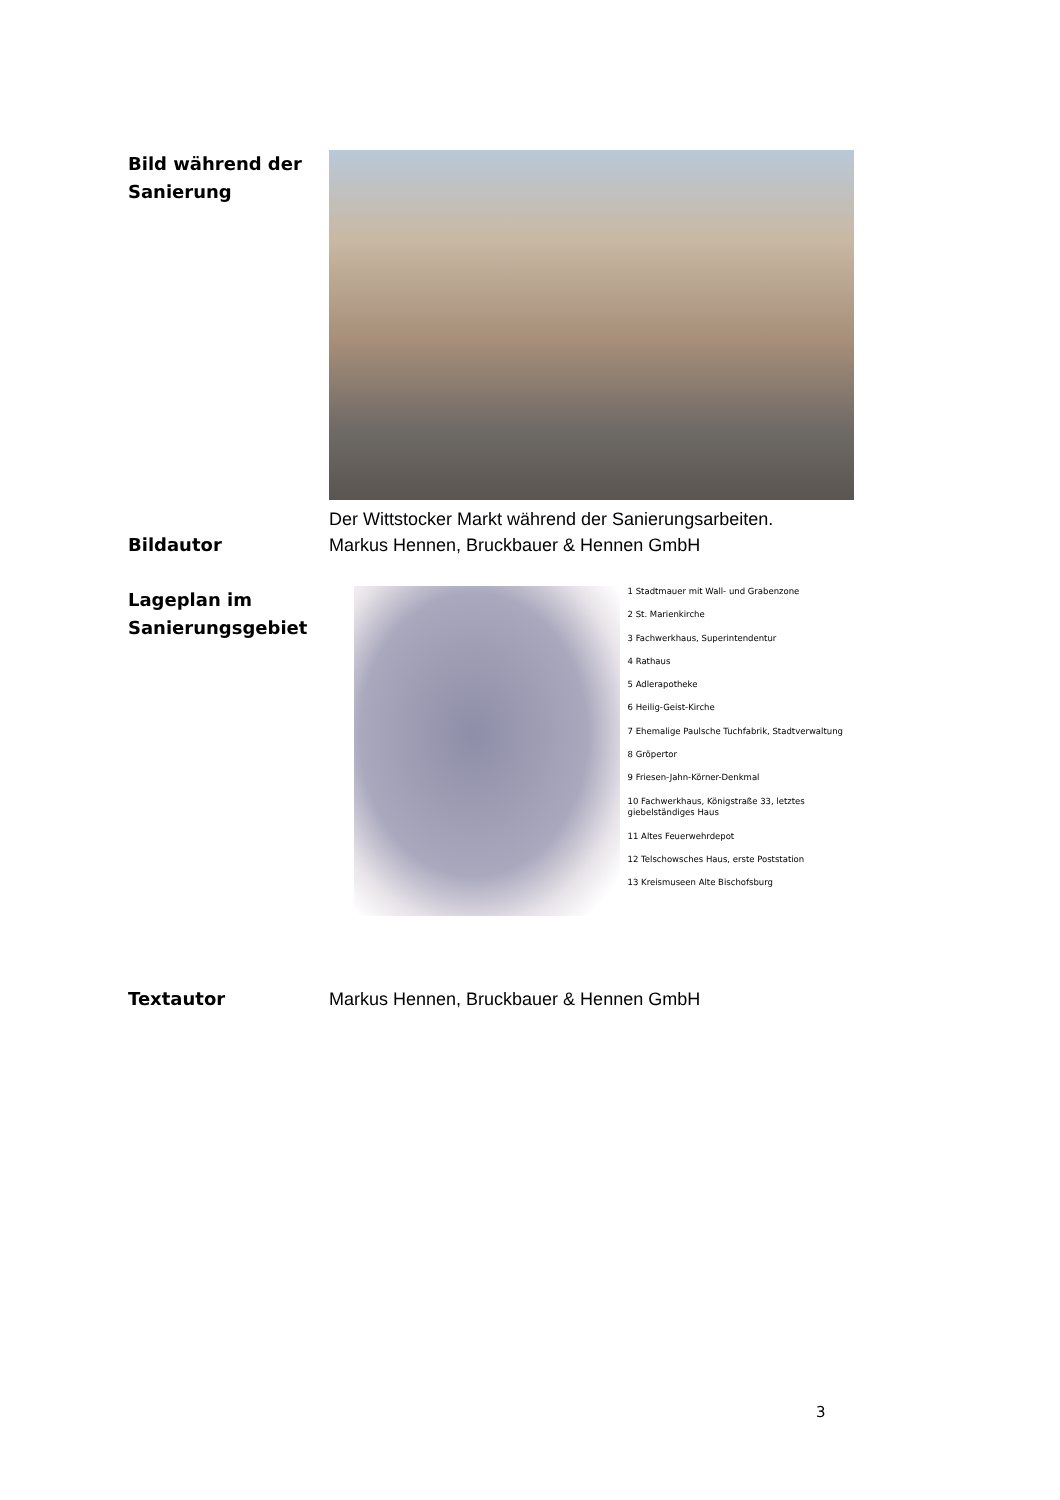Bild während der Sanierung
Der Wittstocker Markt während der Sanierungsarbeiten.
Bildautor Markus Hennen, Bruckbauer & Hennen GmbH
Lageplan im Sanierungsgebiet
1 Stadtmauer mit Wall- und Grabenzone
2 St. Marienkirche
3 Fachwerkhaus, Superintendentur
4 Rathaus
5 Adlerapotheke
6 Heilig-Geist-Kirche
7 Ehemalige Paulsche Tuchfabrik, Stadtverwaltung
8 Gröpertor
9 Friesen-Jahn-Körner-Denkmal
10 Fachwerkhaus, Königstraße 33, letztes giebelständiges Haus
11 Altes Feuerwehrdepot
12 Telschowsches Haus, erste Poststation
13 Kreismuseen Alte Bischofsburg
Textautor Markus Hennen, Bruckbauer & Hennen GmbH
3